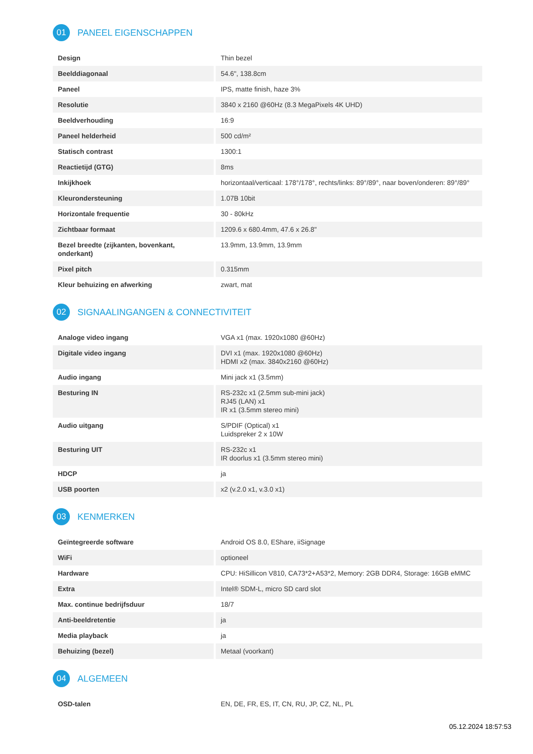01 PANEEL EIGENSCHAPPEN
| Design | Thin bezel |
| Beelddiagonaal | 54.6", 138.8cm |
| Paneel | IPS, matte finish, haze 3% |
| Resolutie | 3840 x 2160 @60Hz (8.3 MegaPixels 4K UHD) |
| Beeldverhouding | 16:9 |
| Paneel helderheid | 500 cd/m² |
| Statisch contrast | 1300:1 |
| Reactietijd (GTG) | 8ms |
| Inkijkhoek | horizontaal/verticaal: 178°/178°, rechts/links: 89°/89°, naar boven/onderen: 89°/89° |
| Kleurondersteuning | 1.07B 10bit |
| Horizontale frequentie | 30 - 80kHz |
| Zichtbaar formaat | 1209.6 x 680.4mm, 47.6 x 26.8" |
| Bezel breedte (zijkanten, bovenkant, onderkant) | 13.9mm, 13.9mm, 13.9mm |
| Pixel pitch | 0.315mm |
| Kleur behuizing en afwerking | zwart, mat |
02 SIGNAALINGANGEN & CONNECTIVITEIT
| Analoge video ingang | VGA x1 (max. 1920x1080 @60Hz) |
| Digitale video ingang | DVI x1 (max. 1920x1080 @60Hz) HDMI x2 (max. 3840x2160 @60Hz) |
| Audio ingang | Mini jack x1 (3.5mm) |
| Besturing IN | RS-232c x1 (2.5mm sub-mini jack) RJ45 (LAN) x1 IR x1 (3.5mm stereo mini) |
| Audio uitgang | S/PDIF (Optical) x1 Luidspreker 2 x 10W |
| Besturing UIT | RS-232c x1 IR doorlus x1 (3.5mm stereo mini) |
| HDCP | ja |
| USB poorten | x2 (v.2.0 x1, v.3.0 x1) |
03 KENMERKEN
| Geïntegreerde software | Android OS 8.0, EShare, iiSignage |
| WiFi | optioneel |
| Hardware | CPU: HiSillicon V810, CA73*2+A53*2, Memory: 2GB DDR4, Storage: 16GB eMMC |
| Extra | Intel® SDM-L, micro SD card slot |
| Max. continue bedrijfsduur | 18/7 |
| Anti-beeldretentie | ja |
| Media playback | ja |
| Behuizing (bezel) | Metaal (voorkant) |
04 ALGEMEEN
| OSD-talen | EN, DE, FR, ES, IT, CN, RU, JP, CZ, NL, PL |
05.12.2024 18:57:53